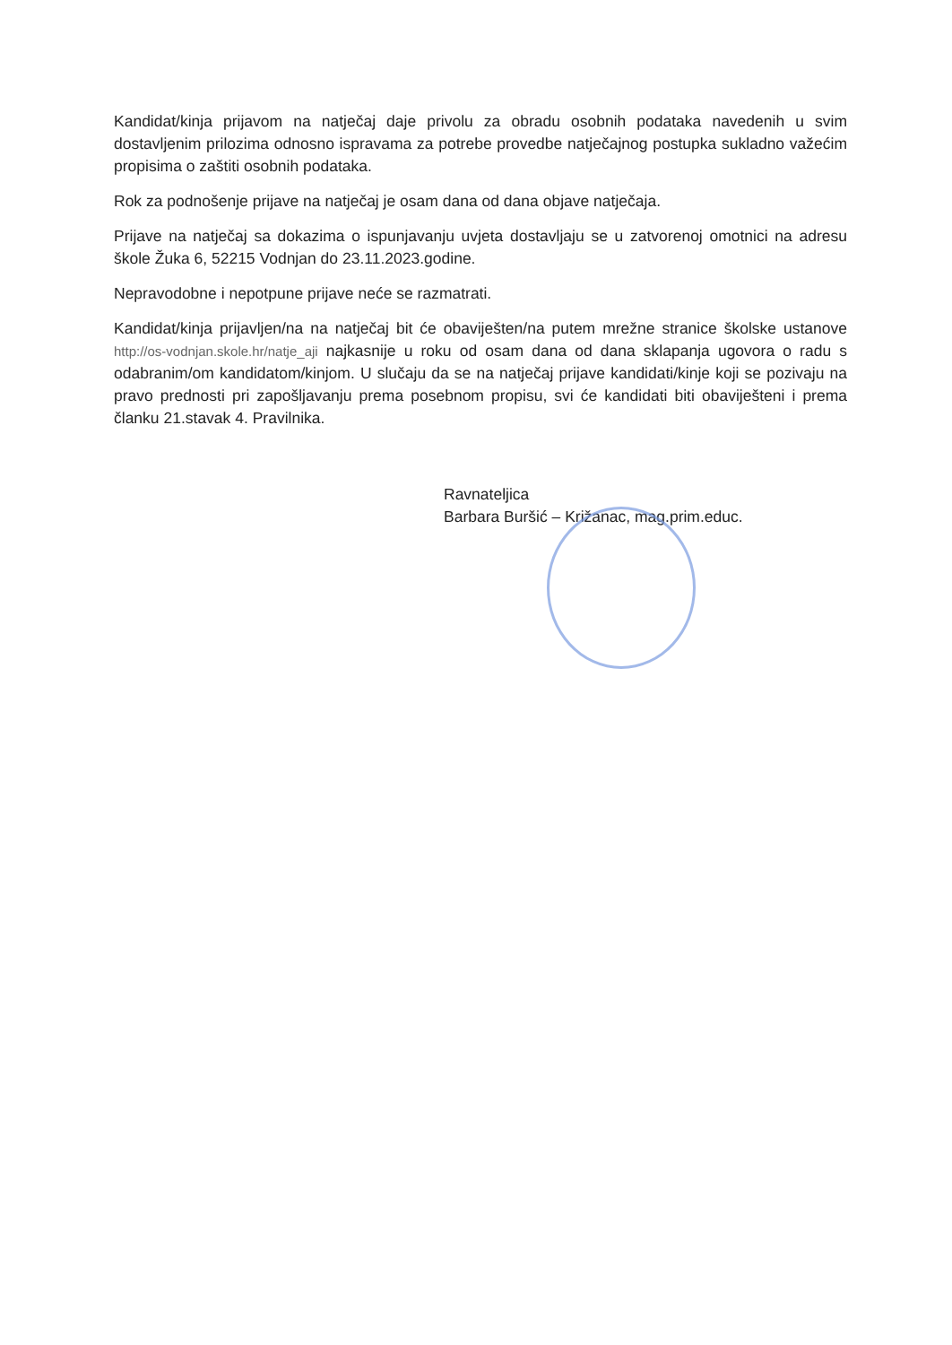Kandidat/kinja prijavom na natječaj daje privolu za obradu osobnih podataka navedenih u svim dostavljenim prilozima odnosno ispravama za potrebe provedbe natječajnog postupka sukladno važećim propisima o zaštiti osobnih podataka.
Rok za podnošenje prijave na natječaj je osam dana od dana objave natječaja.
Prijave na natječaj sa dokazima o ispunjavanju uvjeta dostavljaju se u zatvorenoj omotnici na adresu škole Žuka 6, 52215 Vodnjan do 23.11.2023.godine.
Nepravodobne i nepotpune prijave neće se razmatrati.
Kandidat/kinja prijavljen/na na natječaj bit će obaviješten/na putem mrežne stranice školske ustanove http://os-vodnjan.skole.hr/natje_aji najkasnije u roku od osam dana od dana sklapanja ugovora o radu s odabranim/om kandidatom/kinjom. U slučaju da se na natječaj prijave kandidati/kinje koji se pozivaju na pravo prednosti pri zapošljavanju prema posebnom propisu, svi će kandidati biti obaviješteni i prema članku 21.stavak 4. Pravilnika.
Ravnateljica
Barbara Buršić – Križanac, mag.prim.educ.